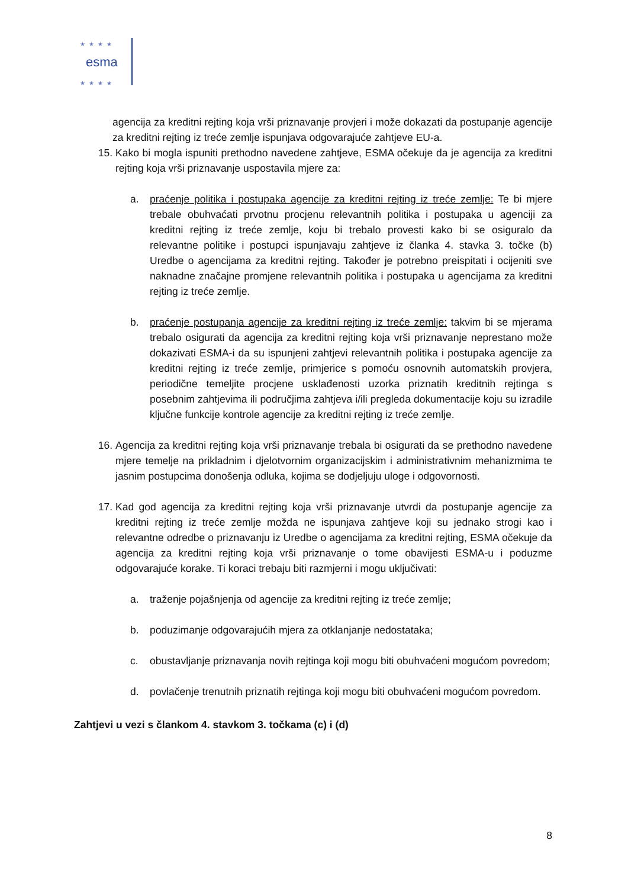esma
★★★★
★★★★
agencija za kreditni rejting koja vrši priznavanje provjeri i može dokazati da postupanje agencije za kreditni rejting iz treće zemlje ispunjava odgovarajuće zahtjeve EU-a.
15. Kako bi mogla ispuniti prethodno navedene zahtjeve, ESMA očekuje da je agencija za kreditni rejting koja vrši priznavanje uspostavila mjere za:
a. praćenje politika i postupaka agencije za kreditni rejting iz treće zemlje: Te bi mjere trebale obuhvaćati prvotnu procjenu relevantnih politika i postupaka u agenciji za kreditni rejting iz treće zemlje, koju bi trebalo provesti kako bi se osiguralo da relevantne politike i postupci ispunjavaju zahtjeve iz članka 4. stavka 3. točke (b) Uredbe o agencijama za kreditni rejting. Također je potrebno preispitati i ocijeniti sve naknadne značajne promjene relevantnih politika i postupaka u agencijama za kreditni rejting iz treće zemlje.
b. praćenje postupanja agencije za kreditni rejting iz treće zemlje: takvim bi se mjerama trebalo osigurati da agencija za kreditni rejting koja vrši priznavanje neprestano može dokazivati ESMA-i da su ispunjeni zahtjevi relevantnih politika i postupaka agencije za kreditni rejting iz treće zemlje, primjerice s pomoću osnovnih automatskih provjera, periodične temeljite procjene usklađenosti uzorka priznatih kreditnih rejtinga s posebnim zahtjevima ili područjima zahtjeva i/ili pregleda dokumentacije koju su izradile ključne funkcije kontrole agencije za kreditni rejting iz treće zemlje.
16. Agencija za kreditni rejting koja vrši priznavanje trebala bi osigurati da se prethodno navedene mjere temelje na prikladnim i djelotvornim organizacijskim i administrativnim mehanizmima te jasnim postupcima donošenja odluka, kojima se dodjeljuju uloge i odgovornosti.
17. Kad god agencija za kreditni rejting koja vrši priznavanje utvrdi da postupanje agencije za kreditni rejting iz treće zemlje možda ne ispunjava zahtjeve koji su jednako strogi kao i relevantne odredbe o priznavanju iz Uredbe o agencijama za kreditni rejting, ESMA očekuje da agencija za kreditni rejting koja vrši priznavanje o tome obavijesti ESMA-u i poduzme odgovarajuće korake. Ti koraci trebaju biti razmjerni i mogu uključivati:
a. traženje pojašnjenja od agencije za kreditni rejting iz treće zemlje;
b. poduzimanje odgovarajućih mjera za otklanjanje nedostataka;
c. obustavljanje priznavanja novih rejtinga koji mogu biti obuhvaćeni mogućom povredom;
d. povlačenje trenutnih priznatih rejtinga koji mogu biti obuhvaćeni mogućom povredom.
Zahtjevi u vezi s člankom 4. stavkom 3. točkama (c) i (d)
8